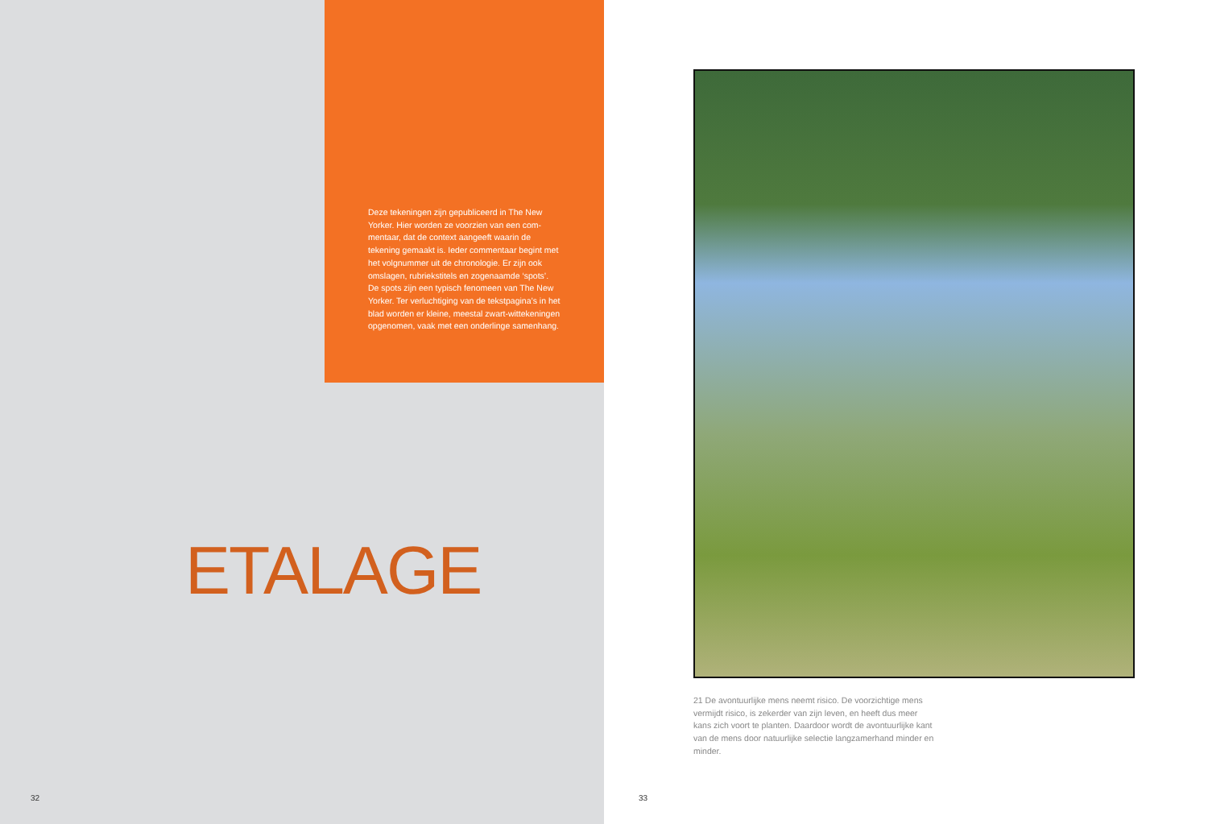Deze tekeningen zijn gepubliceerd in The New Yorker. Hier worden ze voorzien van een com-mentaar, dat de context aangeeft waarin de tekening gemaakt is. Ieder commentaar begint met het volgnummer uit de chronologie. Er zijn ook omslagen, rubriekstitels en zogenaamde ‘spots’. De spots zijn een typisch fenomeen van The New Yorker. Ter verluchtiging van de tekstpagina’s in het blad worden er kleine, meestal zwart-wittekeningen opgenomen, vaak met een onderlinge samenhang.
ETALAGE
32
21 De avontuurlijke mens neemt risico. De voorzichtige mens vermijdt risico, is zekerder van zijn leven, en heeft dus meer kans zich voort te planten. Daardoor wordt de avontuurlijke kant van de mens door natuurlijke selectie langzamerhand minder en minder.
33